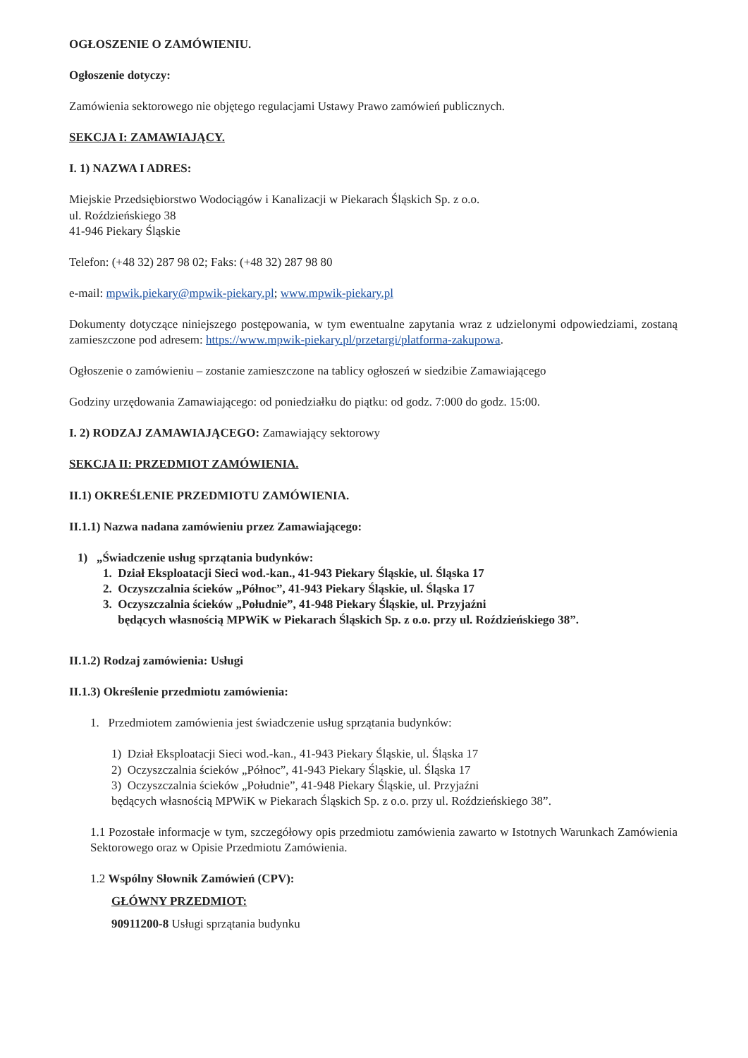OGŁOSZENIE O ZAMÓWIENIU.
Ogłoszenie dotyczy:
Zamówienia sektorowego nie objętego regulacjami Ustawy Prawo zamówień publicznych.
SEKCJA I: ZAMAWIAJĄCY.
I. 1) NAZWA I ADRES:
Miejskie Przedsiębiorstwo Wodociągów i Kanalizacji w Piekarach Śląskich Sp. z o.o.
ul. Roździeńskiego 38
41-946 Piekary Śląskie
Telefon: (+48 32) 287 98 02; Faks: (+48 32) 287 98 80
e-mail: mpwik.piekary@mpwik-piekary.pl; www.mpwik-piekary.pl
Dokumenty dotyczące niniejszego postępowania, w tym ewentualne zapytania wraz z udzielonymi odpowiedziami, zostaną zamieszczone pod adresem: https://www.mpwik-piekary.pl/przetargi/platforma-zakupowa.
Ogłoszenie o zamówieniu – zostanie zamieszczone na tablicy ogłoszeń w siedzibie Zamawiającego
Godziny urzędowania Zamawiającego: od poniedziałku do piątku: od godz. 7:000 do godz. 15:00.
I. 2) RODZAJ ZAMAWIAJĄCEGO: Zamawiający sektorowy
SEKCJA II: PRZEDMIOT ZAMÓWIENIA.
II.1) OKREŚLENIE PRZEDMIOTU ZAMÓWIENIA.
II.1.1) Nazwa nadana zamówieniu przez Zamawiającego:
1) „Świadczenie usług sprzątania budynków:
1. Dział Eksploatacji Sieci wod.-kan., 41-943 Piekary Śląskie, ul. Śląska 17
2. Oczyszczalnia ścieków „Północ”, 41-943 Piekary Śląskie, ul. Śląska 17
3. Oczyszczalnia ścieków „Południe”, 41-948 Piekary Śląskie, ul. Przyjaźni
będących własnością MPWiK w Piekarach Śląskich Sp. z o.o. przy ul. Roździeńskiego 38”.
II.1.2) Rodzaj zamówienia: Usługi
II.1.3) Określenie przedmiotu zamówienia:
1. Przedmiotem zamówienia jest świadczenie usług sprzątania budynków:
1) Dział Eksploatacji Sieci wod.-kan., 41-943 Piekary Śląskie, ul. Śląska 17
2) Oczyszczalnia ścieków „Północ”, 41-943 Piekary Śląskie, ul. Śląska 17
3) Oczyszczalnia ścieków „Południe”, 41-948 Piekary Śląskie, ul. Przyjaźni
będących własnością MPWiK w Piekarach Śląskich Sp. z o.o. przy ul. Roździeńskiego 38”.
1.1 Pozostałe informacje w tym, szczegółowy opis przedmiotu zamówienia zawarto w Istotnych Warunkach Zamówienia Sektorowego oraz w Opisie Przedmiotu Zamówienia.
1.2 Wspólny Słownik Zamówień (CPV):
GŁÓWNY PRZEDMIOT:
90911200-8 Usługi sprzątania budynku